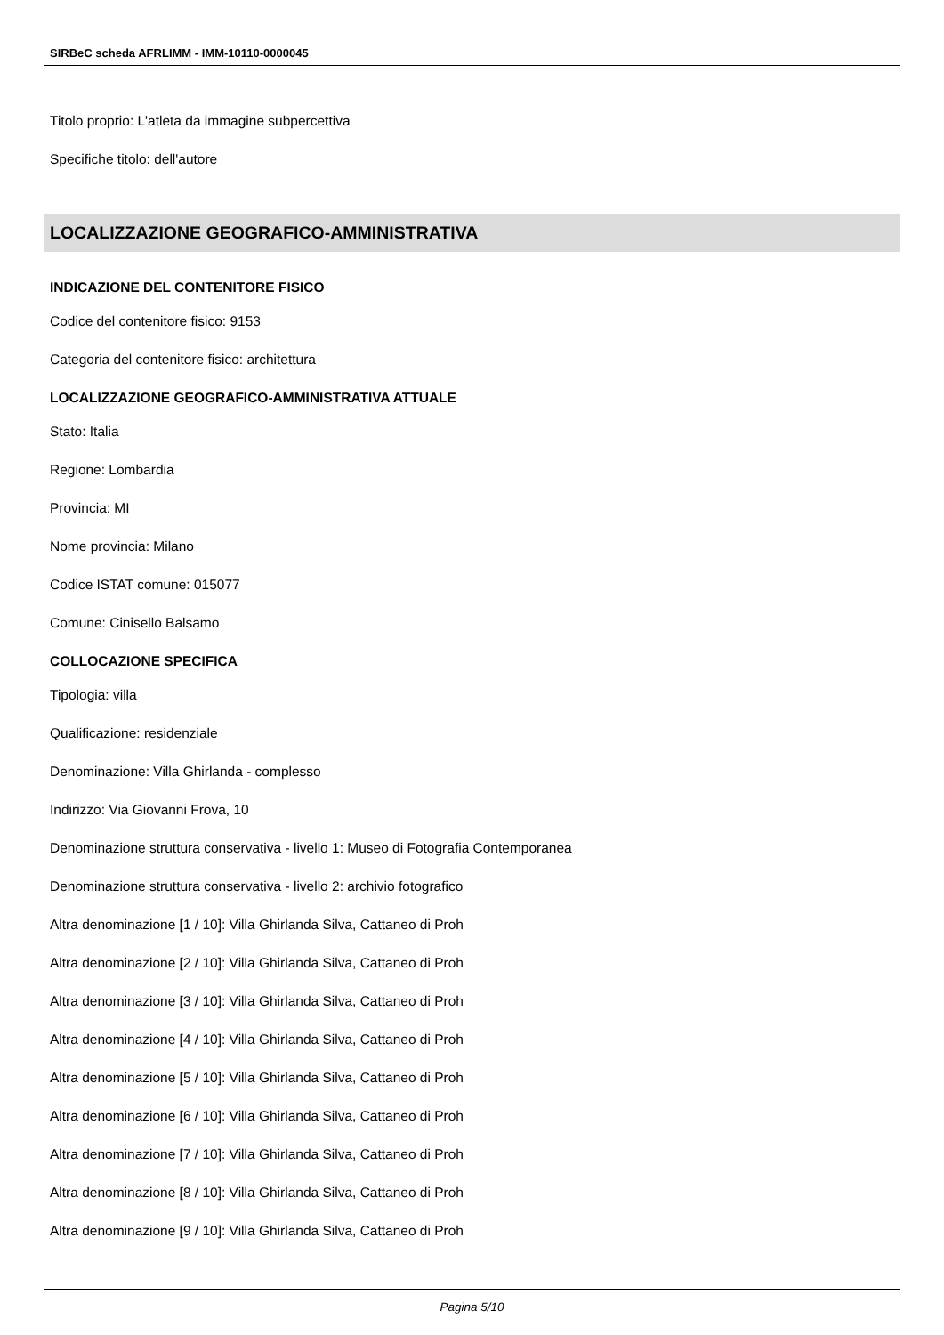SIRBeC scheda AFRLIMM - IMM-10110-0000045
Titolo proprio: L'atleta da immagine subpercettiva
Specifiche titolo: dell'autore
LOCALIZZAZIONE GEOGRAFICO-AMMINISTRATIVA
INDICAZIONE DEL CONTENITORE FISICO
Codice del contenitore fisico: 9153
Categoria del contenitore fisico: architettura
LOCALIZZAZIONE GEOGRAFICO-AMMINISTRATIVA ATTUALE
Stato: Italia
Regione: Lombardia
Provincia: MI
Nome provincia: Milano
Codice ISTAT comune: 015077
Comune: Cinisello Balsamo
COLLOCAZIONE SPECIFICA
Tipologia: villa
Qualificazione: residenziale
Denominazione: Villa Ghirlanda - complesso
Indirizzo: Via Giovanni Frova, 10
Denominazione struttura conservativa - livello 1: Museo di Fotografia Contemporanea
Denominazione struttura conservativa - livello 2: archivio fotografico
Altra denominazione [1 / 10]: Villa Ghirlanda Silva, Cattaneo di Proh
Altra denominazione [2 / 10]: Villa Ghirlanda Silva, Cattaneo di Proh
Altra denominazione [3 / 10]: Villa Ghirlanda Silva, Cattaneo di Proh
Altra denominazione [4 / 10]: Villa Ghirlanda Silva, Cattaneo di Proh
Altra denominazione [5 / 10]: Villa Ghirlanda Silva, Cattaneo di Proh
Altra denominazione [6 / 10]: Villa Ghirlanda Silva, Cattaneo di Proh
Altra denominazione [7 / 10]: Villa Ghirlanda Silva, Cattaneo di Proh
Altra denominazione [8 / 10]: Villa Ghirlanda Silva, Cattaneo di Proh
Altra denominazione [9 / 10]: Villa Ghirlanda Silva, Cattaneo di Proh
Pagina 5/10